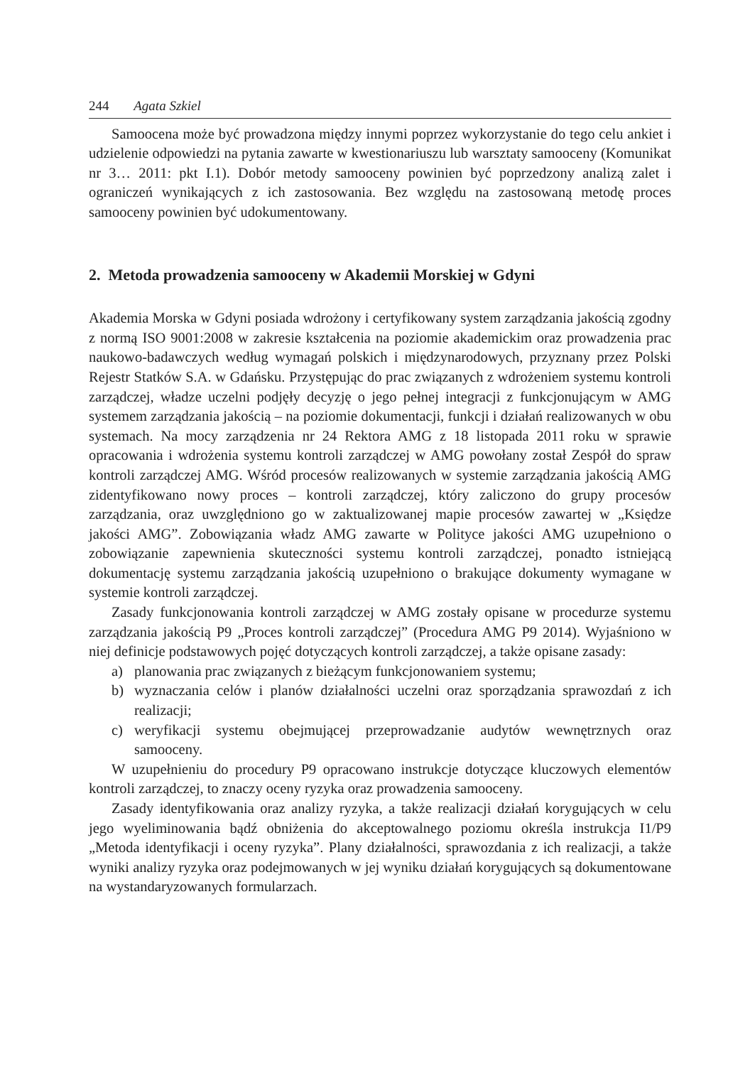244 Agata Szkiel
Samoocena może być prowadzona między innymi poprzez wykorzystanie do tego celu ankiet i udzielenie odpowiedzi na pytania zawarte w kwestionariuszu lub warsztaty samooceny (Komunikat nr 3… 2011: pkt I.1). Dobór metody samooceny powinien być poprzedzony analizą zalet i ograniczeń wynikających z ich zastosowania. Bez względu na zastosowaną metodę proces samooceny powinien być udokumentowany.
2. Metoda prowadzenia samooceny w Akademii Morskiej w Gdyni
Akademia Morska w Gdyni posiada wdrożony i certyfikowany system zarządzania jakością zgodny z normą ISO 9001:2008 w zakresie kształcenia na poziomie akademickim oraz prowadzenia prac naukowo-badawczych według wymagań polskich i międzynarodowych, przyznany przez Polski Rejestr Statków S.A. w Gdańsku. Przystępując do prac związanych z wdrożeniem systemu kontroli zarządczej, władze uczelni podjęły decyzję o jego pełnej integracji z funkcjonującym w AMG systemem zarządzania jakością – na poziomie dokumentacji, funkcji i działań realizowanych w obu systemach. Na mocy zarządzenia nr 24 Rektora AMG z 18 listopada 2011 roku w sprawie opracowania i wdrożenia systemu kontroli zarządczej w AMG powołany został Zespół do spraw kontroli zarządczej AMG. Wśród procesów realizowanych w systemie zarządzania jakością AMG zidentyfikowano nowy proces – kontroli zarządczej, który zaliczono do grupy procesów zarządzania, oraz uwzględniono go w zaktualizowanej mapie procesów zawartej w „Księdze jakości AMG”. Zobowiązania władz AMG zawarte w Polityce jakości AMG uzupełniono o zobowiązanie zapewnienia skuteczności systemu kontroli zarządczej, ponadto istniejącą dokumentację systemu zarządzania jakością uzupełniono o brakujące dokumenty wymagane w systemie kontroli zarządczej.
Zasady funkcjonowania kontroli zarządczej w AMG zostały opisane w procedurze systemu zarządzania jakością P9 „Proces kontroli zarządczej” (Procedura AMG P9 2014). Wyjaśniono w niej definicje podstawowych pojęć dotyczących kontroli zarządczej, a także opisane zasady:
a) planowania prac związanych z bieżącym funkcjonowaniem systemu;
b) wyznaczania celów i planów działalności uczelni oraz sporządzania sprawozdań z ich realizacji;
c) weryfikacji systemu obejmującej przeprowadzanie audytów wewnętrznych oraz samooceny.
W uzupełnieniu do procedury P9 opracowano instrukcje dotyczące kluczowych elementów kontroli zarządczej, to znaczy oceny ryzyka oraz prowadzenia samooceny.
Zasady identyfikowania oraz analizy ryzyka, a także realizacji działań korygujących w celu jego wyeliminowania bądź obniżenia do akceptowalnego poziomu określa instrukcja I1/P9 „Metoda identyfikacji i oceny ryzyka”. Plany działalności, sprawozdania z ich realizacji, a także wyniki analizy ryzyka oraz podejmowanych w jej wyniku działań korygujących są dokumentowane na wystandaryzowanych formularzach.